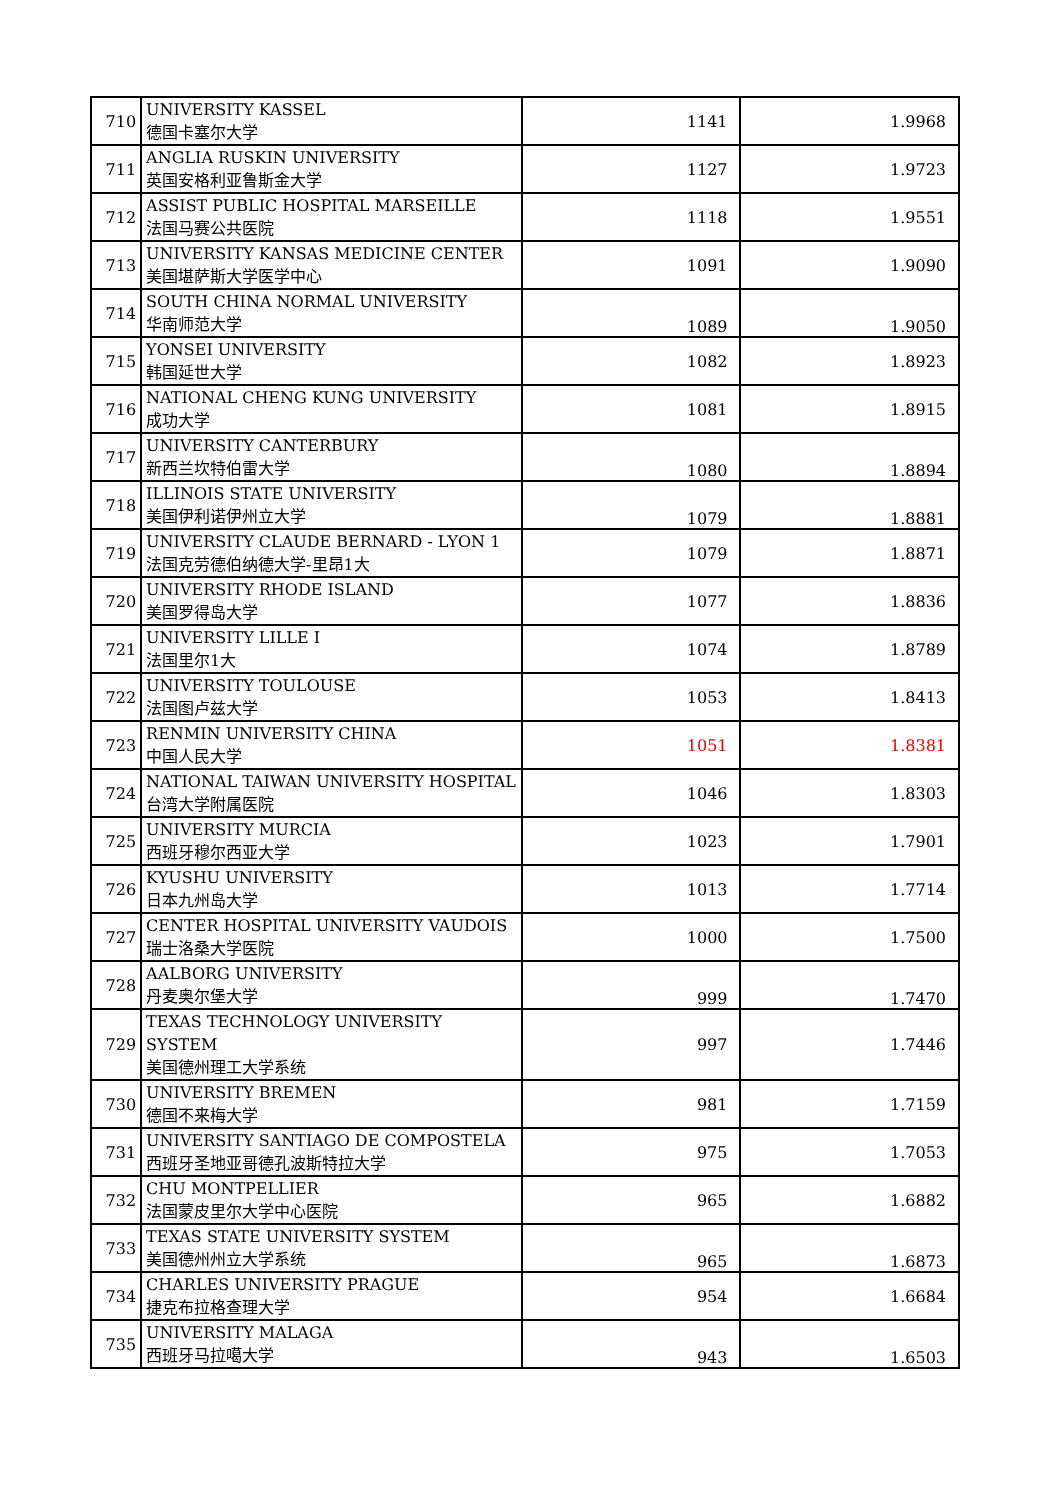| 710 | UNIVERSITY KASSEL 德国卡塞尔大学 | 1141 | 1.9968 |
| 711 | ANGLIA RUSKIN UNIVERSITY 英国安格利亚鲁斯金大学 | 1127 | 1.9723 |
| 712 | ASSIST PUBLIC HOSPITAL MARSEILLE 法国马赛公共医院 | 1118 | 1.9551 |
| 713 | UNIVERSITY KANSAS MEDICINE CENTER 美国堪萨斯大学医学中心 | 1091 | 1.9090 |
| 714 | SOUTH CHINA NORMAL UNIVERSITY 华南师范大学 | 1089 | 1.9050 |
| 715 | YONSEI UNIVERSITY 韩国延世大学 | 1082 | 1.8923 |
| 716 | NATIONAL CHENG KUNG UNIVERSITY 成功大学 | 1081 | 1.8915 |
| 717 | UNIVERSITY CANTERBURY 新西兰坎特伯雷大学 | 1080 | 1.8894 |
| 718 | ILLINOIS STATE UNIVERSITY 美国伊利诺伊州立大学 | 1079 | 1.8881 |
| 719 | UNIVERSITY CLAUDE BERNARD - LYON 1 法国克劳德伯纳德大学-里昂1大 | 1079 | 1.8871 |
| 720 | UNIVERSITY RHODE ISLAND 美国罗得岛大学 | 1077 | 1.8836 |
| 721 | UNIVERSITY LILLE I 法国里尔1大 | 1074 | 1.8789 |
| 722 | UNIVERSITY TOULOUSE 法国图卢兹大学 | 1053 | 1.8413 |
| 723 | RENMIN UNIVERSITY CHINA 中国人民大学 | 1051 | 1.8381 |
| 724 | NATIONAL TAIWAN UNIVERSITY HOSPITAL 台湾大学附属医院 | 1046 | 1.8303 |
| 725 | UNIVERSITY MURCIA 西班牙穆尔西亚大学 | 1023 | 1.7901 |
| 726 | KYUSHU UNIVERSITY 日本九州岛大学 | 1013 | 1.7714 |
| 727 | CENTER HOSPITAL UNIVERSITY VAUDOIS 瑞士洛桑大学医院 | 1000 | 1.7500 |
| 728 | AALBORG UNIVERSITY 丹麦奥尔堡大学 | 999 | 1.7470 |
| 729 | TEXAS TECHNOLOGY UNIVERSITY SYSTEM 美国德州理工大学系统 | 997 | 1.7446 |
| 730 | UNIVERSITY BREMEN 德国不来梅大学 | 981 | 1.7159 |
| 731 | UNIVERSITY SANTIAGO DE COMPOSTELA 西班牙圣地亚哥德孔波斯特拉大学 | 975 | 1.7053 |
| 732 | CHU MONTPELLIER 法国蒙皮里尔大学中心医院 | 965 | 1.6882 |
| 733 | TEXAS STATE UNIVERSITY SYSTEM 美国德州州立大学系统 | 965 | 1.6873 |
| 734 | CHARLES UNIVERSITY PRAGUE 捷克布拉格查理大学 | 954 | 1.6684 |
| 735 | UNIVERSITY MALAGA 西班牙马拉噶大学 | 943 | 1.6503 |